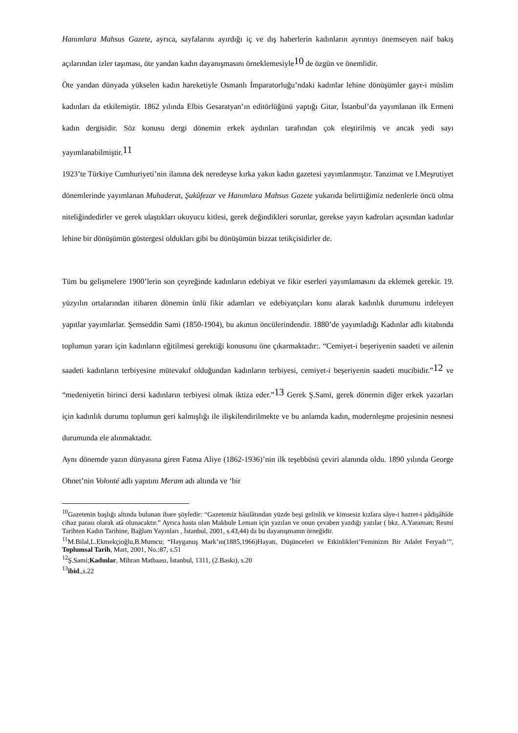Hanımlara Mahsus Gazete, ayrıca, sayfalarını ayırdığı iç ve dış haberlerin kadınların ayrıntıyı önemseyen naif bakış açılarından izler taşıması, öte yandan kadın dayanışmasını örneklemesiyle10 de özgün ve önemlidir.
Öte yandan dünyada yükselen kadın hareketiyle Osmanlı İmparatorluğu’ndaki kadınlar lehine dönüşümler gayr-i müslim kadınları da etkilemiştir. 1862 yılında Elbis Gesaratyan’ın editörlüğünü yaptığı Gitar, İstanbul’da yayımlanan ilk Ermeni kadın dergisidir. Söz konusu dergi dönemin erkek aydınları tarafından çok eleştirilmiş ve ancak yedi sayı yayımlanabilmiştir.11
1923’te Türkiye Cumhuriyeti’nin ilanına dek neredeyse kırka yakın kadın gazetesi yayımlanmıştır. Tanzimat ve I.Meşrutiyet dönemlerinde yayımlanan Muhaderat, Şukûfezar ve Hanımlara Mahsus Gazete yukarıda belirttiğimiz nedenlerle öncü olma niteliğindedirler ve gerek ulaştıkları okuyucu kitlesi, gerek değindikleri sorunlar, gerekse yayın kadroları açısından kadınlar lehine bir dönüşümün göstergesi oldukları gibi bu dönüşümün bizzat tetikçisidirler de.
Tüm bu gelişmelere 1900’lerin son çeyreğinde kadınların edebiyat ve fikir eserleri yayımlamasını da eklemek gerekir. 19. yüzyılın ortalarından itibaren dönemin ünlü fikir adamları ve edebiyatçıları konu alarak kadınlık durumunu irdeleyen yapıtlar yayımlarlar. Şemseddin Sami (1850-1904), bu akımın öncülerindendir. 1880’de yayımladığı Kadınlar adlı kitabında toplumun yararı için kadınların eğitilmesi gerektiği konusunu öne çıkarmaktadır:. “Cemiyet-i beşeriyenin saadeti ve ailenin saadeti kadınların terbiyesine mütevakıf olduğundan kadınların terbiyesi, cemiyet-i beşeriyenin saadeti mucibidir.”12 ve “medeniyetin birinci dersi kadınların terbiyesi olmak iktiza eder.”13 Gerek Ş.Sami, gerek dönemin diğer erkek yazarları için kadınlık durumu toplumun geri kalmışlığı ile ilişkilendirilmekte ve bu anlamda kadın, modernleşme projesinin nesnesi durumunda ele alınmaktadır.
Aynı dönemde yazın dünyasına giren Fatma Aliye (1862-1936)’nin ilk teşebbüsü çeviri alanında oldu. 1890 yılında George Ohnet’nin Volonté adlı yapıtını Meram adı altında ve ‘bir
<sup>10</sup> Gazetenin başlığı altında bulunan ibare şöyledir: “Gazetemiz hâsılâtından yüzde beşi gelinlik ve kimsesiz kızlara sâye-i hazret-i pâdişâhîde cihaz parası olarak atâ olunacaktır.” Ayrıca hasta olan Makbule Leman için yazılan ve onun çevaben yazdığı yazılar ( bkz. A.Yaraman; Resmi Tarihten Kadın Tarihine, Bağlam Yayınları , İstanbul, 2001, s.43,44) da bu dayanışmanın örneğidir.
<sup>11</sup> M.Bilal,L.Ekmekçioğlu,B.Mumcu; “Hayganuş Mark’ın(1885,1966)Hayatı, Düşünceleri ve Etkinlikleri’Feminizm Bir Adalet Feryadı’”, Toplumsal Tarih, Mart, 2001, No.:87, s.51
<sup>12</sup> Ş.Sami;Kadınlar, Mihran Matbaası, İstanbul, 1311, (2.Baskı), s.20
<sup>13</sup> ibid.,s.22